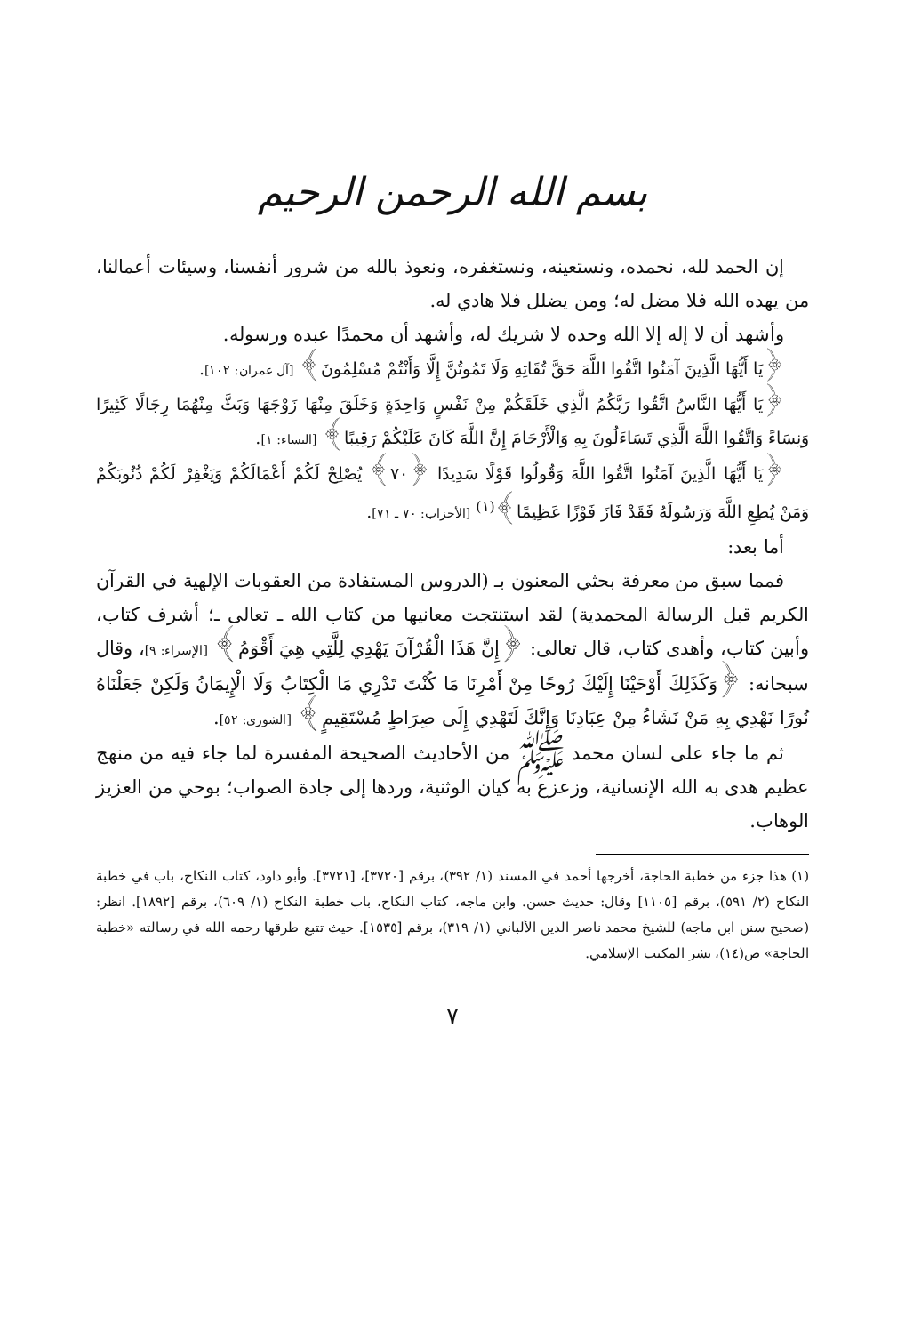بسم الله الرحمن الرحيم
إن الحمد لله، نحمده، ونستعينه، ونستغفره، ونعوذ بالله من شرور أنفسنا، وسيئات أعمالنا، من يهده الله فلا مضل له؛ ومن يضلل فلا هادي له.
وأشهد أن لا إله إلا الله وحده لا شريك له، وأشهد أن محمدًا عبده ورسوله.
﴿يَا أَيُّهَا الَّذِينَ آمَنُوا اتَّقُوا اللَّهَ حَقَّ تُقَاتِهِ وَلَا تَمُوتُنَّ إِلَّا وَأَنْتُمْ مُسْلِمُونَ﴾ [آل عمران: ١٠٢].
﴿يَا أَيُّهَا النَّاسُ اتَّقُوا رَبَّكُمُ الَّذِي خَلَقَكُمْ مِنْ نَفْسٍ وَاحِدَةٍ وَخَلَقَ مِنْهَا زَوْجَهَا وَبَثَّ مِنْهُمَا رِجَالًا كَثِيرًا وَنِسَاءً وَاتَّقُوا اللَّهَ الَّذِي تَسَاءَلُونَ بِهِ وَالْأَرْحَامَ إِنَّ اللَّهَ كَانَ عَلَيْكُمْ رَقِيبًا﴾ [النساء: ١].
﴿يَا أَيُّهَا الَّذِينَ آمَنُوا اتَّقُوا اللَّهَ وَقُولُوا قَوْلًا سَدِيدًا ﴿٧٠﴾ يُصْلِحْ لَكُمْ أَعْمَالَكُمْ وَيَغْفِرْ لَكُمْ ذُنُوبَكُمْ وَمَنْ يُطِعِ اللَّهَ وَرَسُولَهُ فَقَدْ فَازَ فَوْزًا عَظِيمًا﴾<sup>(١)</sup> [الأحزاب: ٧٠ ـ ٧١].
أما بعد:
فمما سبق من معرفة بحثي المعنون بـ (الدروس المستفادة من العقوبات الإلهية في القرآن الكريم قبل الرسالة المحمدية) لقد استنتجت معانيها من كتاب الله ـ تعالى ـ؛ أشرف كتاب، وأبين كتاب، وأهدى كتاب، قال تعالى: ﴿إِنَّ هَذَا الْقُرْآنَ يَهْدِي لِلَّتِي هِيَ أَقْوَمُ﴾ [الإسراء: ٩]، وقال سبحانه: ﴿وَكَذَلِكَ أَوْحَيْنَا إِلَيْكَ رُوحًا مِنْ أَمْرِنَا مَا كُنْتَ تَدْرِي مَا الْكِتَابُ وَلَا الْإِيمَانُ وَلَكِنْ جَعَلْنَاهُ نُورًا نَهْدِي بِهِ مَنْ نَشَاءُ مِنْ عِبَادِنَا وَإِنَّكَ لَتَهْدِي إِلَى صِرَاطٍ مُسْتَقِيمٍ﴾ [الشورى: ٥٢].
ثم ما جاء على لسان محمد ﷺ من الأحاديث الصحيحة المفسرة لما جاء فيه من منهج عظيم هدى به الله الإنسانية، وزعزع به كيان الوثنية، وردها إلى جادة الصواب؛ بوحي من العزيز الوهاب.
(١) هذا جزء من خطبة الحاجة، أخرجها أحمد في المسند (١/ ٣٩٢)، برقم [٣٧٢٠]، [٣٧٢١]. وأبو داود، كتاب النكاح، باب في خطبة النكاح (٢/ ٥٩١)، برقم [١١٠٥] وقال: حديث حسن. وابن ماجه، كتاب النكاح، باب خطبة النكاح (١/ ٦٠٩)، برقم [١٨٩٢]. انظر: (صحيح سنن ابن ماجه) للشيخ محمد ناصر الدين الألباني (١/ ٣١٩)، برقم [١٥٣٥]. حيث تتبع طرقها رحمه الله في رسالته «خطبة الحاجة» ص(١٤)، نشر المكتب الإسلامي.
٧